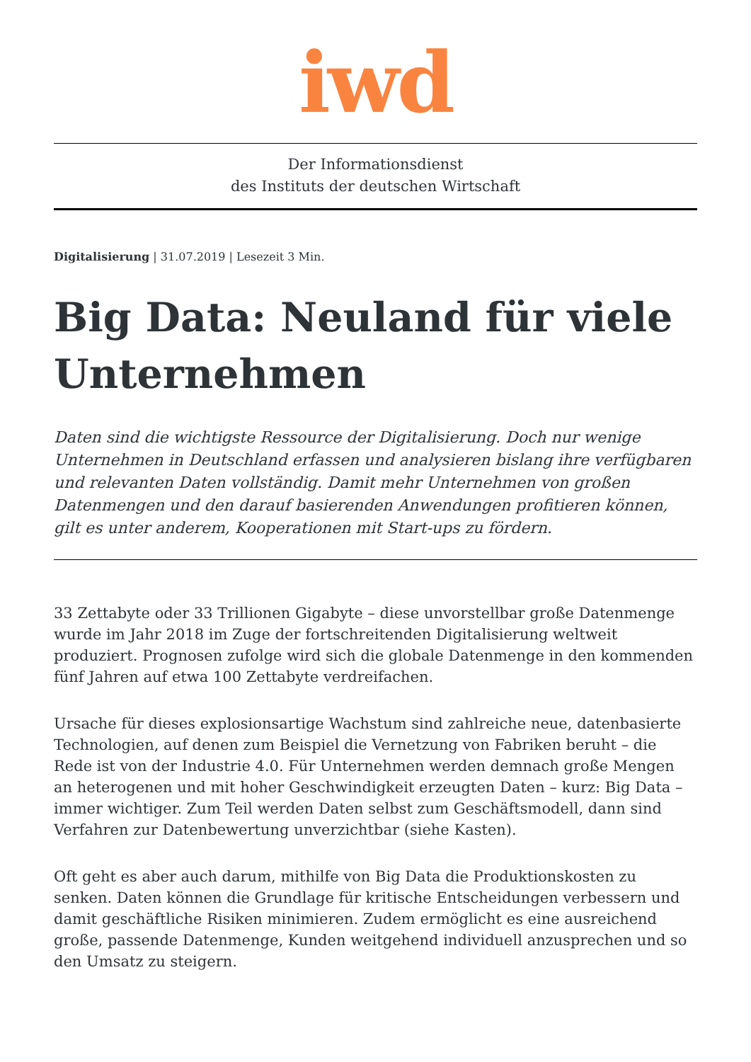iwd
Der Informationsdienst
des Instituts der deutschen Wirtschaft
Digitalisierung | 31.07.2019 | Lesezeit 3 Min.
Big Data: Neuland für viele Unternehmen
Daten sind die wichtigste Ressource der Digitalisierung. Doch nur wenige Unternehmen in Deutschland erfassen und analysieren bislang ihre verfügbaren und relevanten Daten vollständig. Damit mehr Unternehmen von großen Datenmengen und den darauf basierenden Anwendungen profitieren können, gilt es unter anderem, Kooperationen mit Start-ups zu fördern.
33 Zettabyte oder 33 Trillionen Gigabyte – diese unvorstellbar große Datenmenge wurde im Jahr 2018 im Zuge der fortschreitenden Digitalisierung weltweit produziert. Prognosen zufolge wird sich die globale Datenmenge in den kommenden fünf Jahren auf etwa 100 Zettabyte verdreifachen.
Ursache für dieses explosionsartige Wachstum sind zahlreiche neue, datenbasierte Technologien, auf denen zum Beispiel die Vernetzung von Fabriken beruht – die Rede ist von der Industrie 4.0. Für Unternehmen werden demnach große Mengen an heterogenen und mit hoher Geschwindigkeit erzeugten Daten – kurz: Big Data – immer wichtiger. Zum Teil werden Daten selbst zum Geschäftsmodell, dann sind Verfahren zur Datenbewertung unverzichtbar (siehe Kasten).
Oft geht es aber auch darum, mithilfe von Big Data die Produktionskosten zu senken. Daten können die Grundlage für kritische Entscheidungen verbessern und damit geschäftliche Risiken minimieren. Zudem ermöglicht es eine ausreichend große, passende Datenmenge, Kunden weitgehend individuell anzusprechen und so den Umsatz zu steigern.